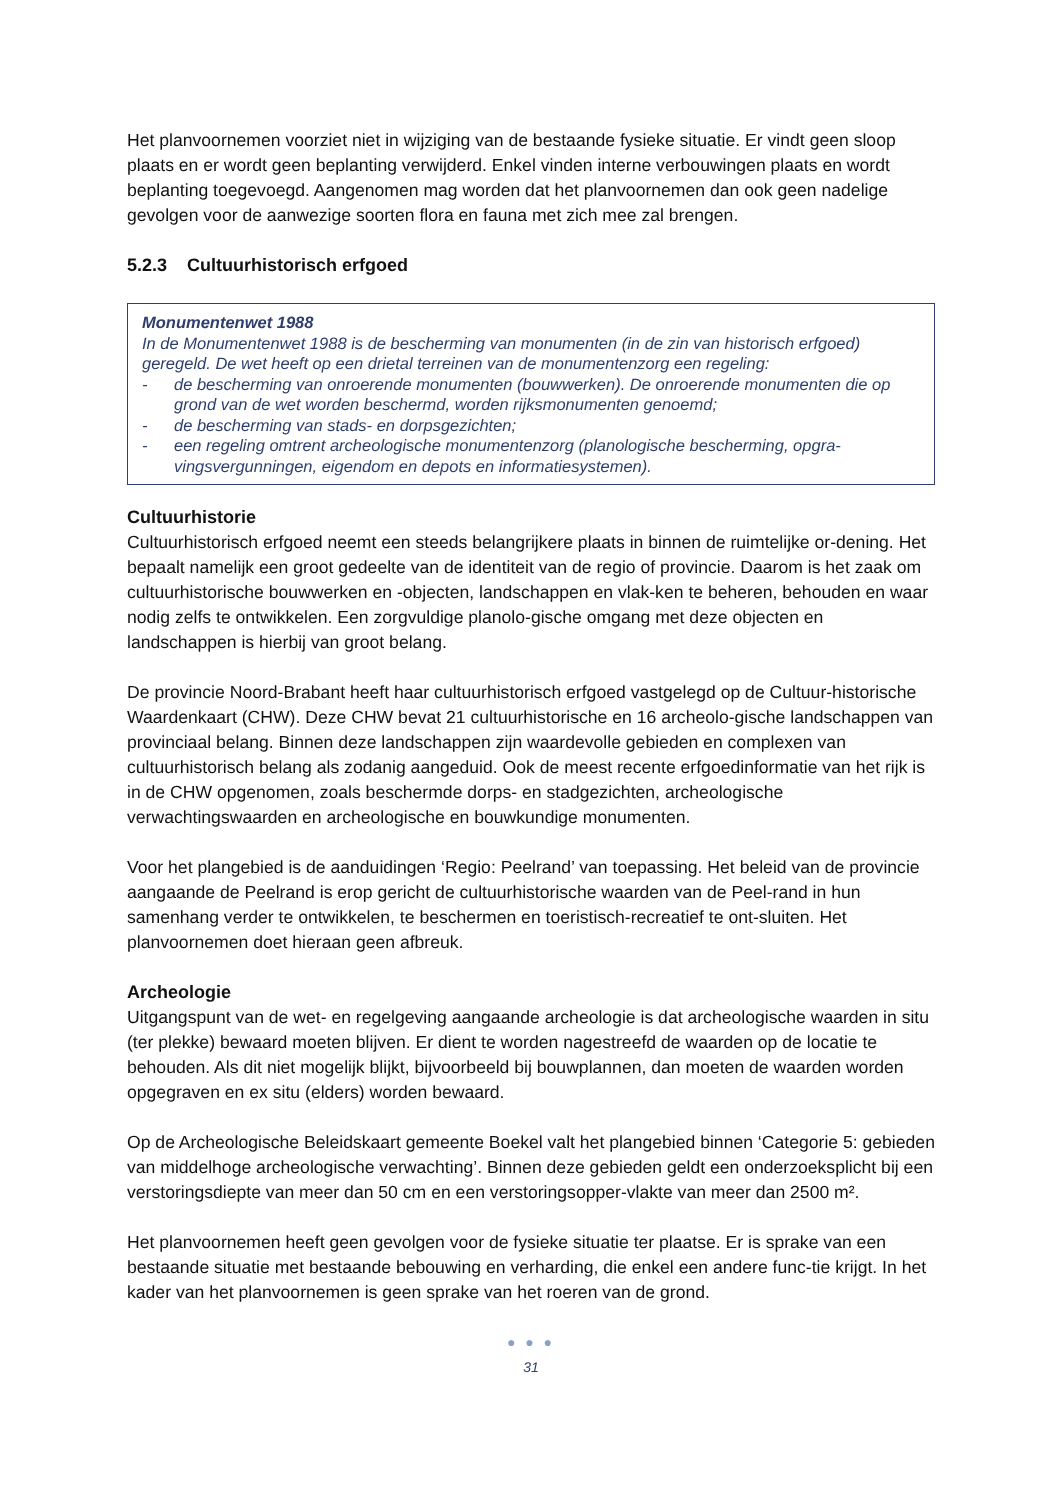Het planvoornemen voorziet niet in wijziging van de bestaande fysieke situatie. Er vindt geen sloop plaats en er wordt geen beplanting verwijderd. Enkel vinden interne verbouwingen plaats en wordt beplanting toegevoegd. Aangenomen mag worden dat het planvoornemen dan ook geen nadelige gevolgen voor de aanwezige soorten flora en fauna met zich mee zal brengen.
5.2.3 Cultuurhistorisch erfgoed
Monumentenwet 1988
In de Monumentenwet 1988 is de bescherming van monumenten (in de zin van historisch erfgoed) geregeld. De wet heeft op een drietal terreinen van de monumentenzorg een regeling:
- de bescherming van onroerende monumenten (bouwwerken). De onroerende monumenten die op grond van de wet worden beschermd, worden rijksmonumenten genoemd;
- de bescherming van stads- en dorpsgezichten;
- een regeling omtrent archeologische monumentenzorg (planologische bescherming, opgra-vingsvergunningen, eigendom en depots en informatiesystemen).
Cultuurhistorie
Cultuurhistorisch erfgoed neemt een steeds belangrijkere plaats in binnen de ruimtelijke or-dening. Het bepaalt namelijk een groot gedeelte van de identiteit van de regio of provincie. Daarom is het zaak om cultuurhistorische bouwwerken en -objecten, landschappen en vlak-ken te beheren, behouden en waar nodig zelfs te ontwikkelen. Een zorgvuldige planolo-gische omgang met deze objecten en landschappen is hierbij van groot belang.
De provincie Noord-Brabant heeft haar cultuurhistorisch erfgoed vastgelegd op de Cultuur-historische Waardenkaart (CHW). Deze CHW bevat 21 cultuurhistorische en 16 archeolo-gische landschappen van provinciaal belang. Binnen deze landschappen zijn waardevolle gebieden en complexen van cultuurhistorisch belang als zodanig aangeduid. Ook de meest recente erfgoedinformatie van het rijk is in de CHW opgenomen, zoals beschermde dorps- en stadgezichten, archeologische verwachtingswaarden en archeologische en bouwkundige monumenten.
Voor het plangebied is de aanduidingen ‘Regio: Peelrand’ van toepassing. Het beleid van de provincie aangaande de Peelrand is erop gericht de cultuurhistorische waarden van de Peel-rand in hun samenhang verder te ontwikkelen, te beschermen en toeristisch-recreatief te ont-sluiten. Het planvoornemen doet hieraan geen afbreuk.
Archeologie
Uitgangspunt van de wet- en regelgeving aangaande archeologie is dat archeologische waarden in situ (ter plekke) bewaard moeten blijven. Er dient te worden nagestreefd de waarden op de locatie te behouden. Als dit niet mogelijk blijkt, bijvoorbeeld bij bouwplannen, dan moeten de waarden worden opgegraven en ex situ (elders) worden bewaard.
Op de Archeologische Beleidskaart gemeente Boekel valt het plangebied binnen ‘Categorie 5: gebieden van middelhoge archeologische verwachting’. Binnen deze gebieden geldt een onderzoeksplicht bij een verstoringsdiepte van meer dan 50 cm en een verstoringsopper-vlakte van meer dan 2500 m².
Het planvoornemen heeft geen gevolgen voor de fysieke situatie ter plaatse. Er is sprake van een bestaande situatie met bestaande bebouwing en verharding, die enkel een andere func-tie krijgt. In het kader van het planvoornemen is geen sprake van het roeren van de grond.
● ● ●
31